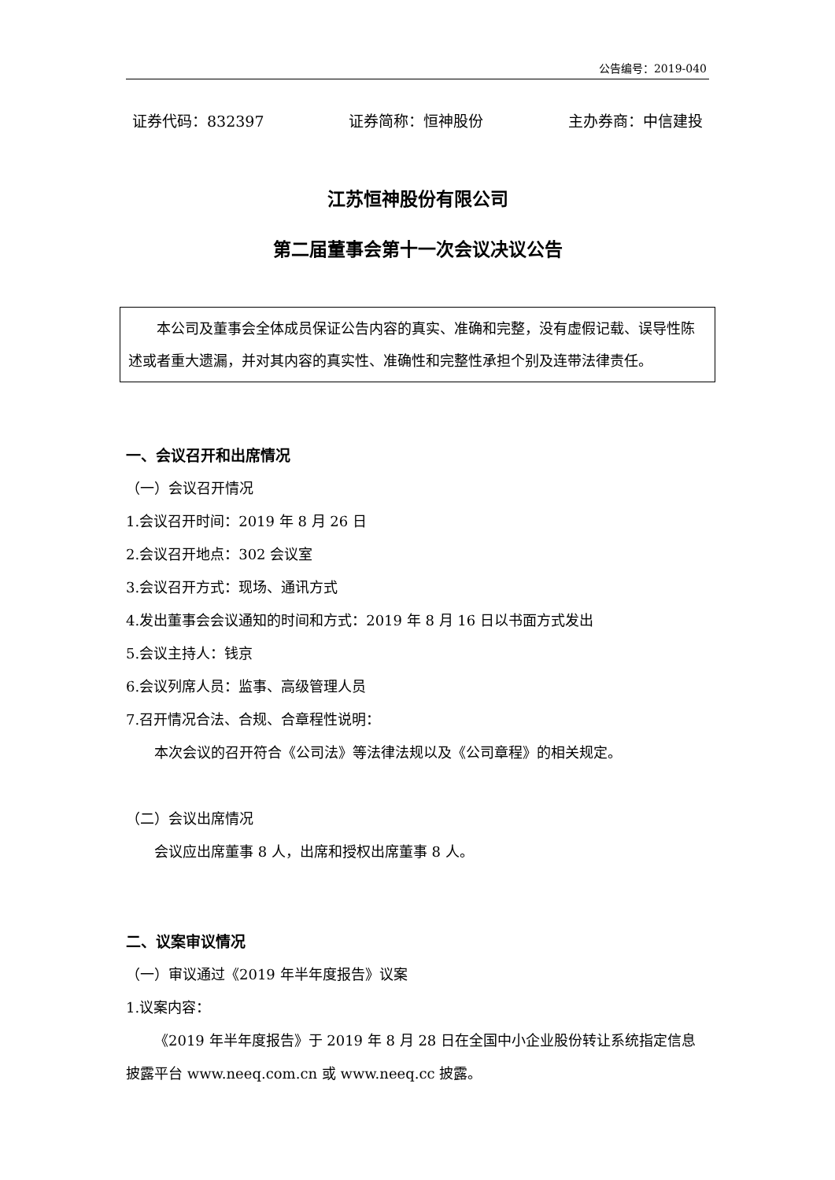公告编号：2019-040
证券代码：832397 证券简称：恒神股份 主办券商：中信建投
江苏恒神股份有限公司
第二届董事会第十一次会议决议公告
本公司及董事会全体成员保证公告内容的真实、准确和完整，没有虚假记载、误导性陈述或者重大遗漏，并对其内容的真实性、准确性和完整性承担个别及连带法律责任。
一、会议召开和出席情况
（一）会议召开情况
1.会议召开时间：2019 年 8 月 26 日
2.会议召开地点：302 会议室
3.会议召开方式：现场、通讯方式
4.发出董事会会议通知的时间和方式：2019 年 8 月 16 日以书面方式发出
5.会议主持人：钱京
6.会议列席人员：监事、高级管理人员
7.召开情况合法、合规、合章程性说明：
本次会议的召开符合《公司法》等法律法规以及《公司章程》的相关规定。
（二）会议出席情况
会议应出席董事 8 人，出席和授权出席董事 8 人。
二、议案审议情况
（一）审议通过《2019 年半年度报告》议案
1.议案内容：
《2019 年半年度报告》于 2019 年 8 月 28 日在全国中小企业股份转让系统指定信息披露平台 www.neeq.com.cn 或 www.neeq.cc 披露。